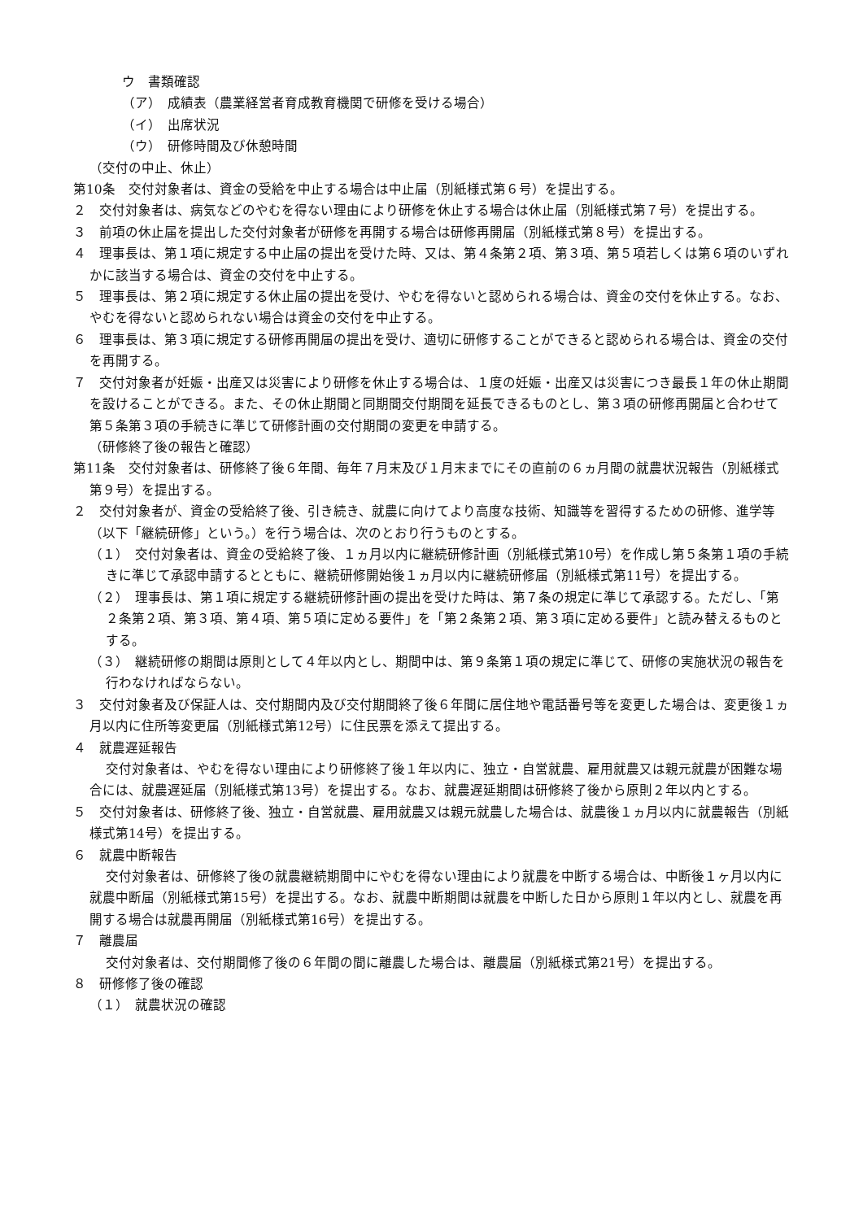ウ　書類確認
（ア）　成績表（農業経営者育成教育機関で研修を受ける場合）
（イ）　出席状況
（ウ）　研修時間及び休憩時間
（交付の中止、休止）
第10条　交付対象者は、資金の受給を中止する場合は中止届（別紙様式第６号）を提出する。
２　交付対象者は、病気などのやむを得ない理由により研修を休止する場合は休止届（別紙様式第７号）を提出する。
３　前項の休止届を提出した交付対象者が研修を再開する場合は研修再開届（別紙様式第８号）を提出する。
４　理事長は、第１項に規定する中止届の提出を受けた時、又は、第４条第２項、第３項、第５項若しくは第６項のいずれかに該当する場合は、資金の交付を中止する。
５　理事長は、第２項に規定する休止届の提出を受け、やむを得ないと認められる場合は、資金の交付を休止する。なお、やむを得ないと認められない場合は資金の交付を中止する。
６　理事長は、第３項に規定する研修再開届の提出を受け、適切に研修することができると認められる場合は、資金の交付を再開する。
７　交付対象者が妊娠・出産又は災害により研修を休止する場合は、１度の妊娠・出産又は災害につき最長１年の休止期間を設けることができる。また、その休止期間と同期間交付期間を延長できるものとし、第３項の研修再開届と合わせて第５条第３項の手続きに準じて研修計画の交付期間の変更を申請する。
（研修終了後の報告と確認）
第11条　交付対象者は、研修終了後６年間、毎年７月末及び１月末までにその直前の６ヵ月間の就農状況報告（別紙様式第９号）を提出する。
２　交付対象者が、資金の受給終了後、引き続き、就農に向けてより高度な技術、知識等を習得するための研修、進学等（以下「継続研修」という。）を行う場合は、次のとおり行うものとする。
（１）　交付対象者は、資金の受給終了後、１ヵ月以内に継続研修計画（別紙様式第10号）を作成し第５条第１項の手続きに準じて承認申請するとともに、継続研修開始後１ヵ月以内に継続研修届（別紙様式第11号）を提出する。
（２）　理事長は、第１項に規定する継続研修計画の提出を受けた時は、第７条の規定に準じて承認する。ただし、「第２条第２項、第３項、第４項、第５項に定める要件」を「第２条第２項、第３項に定める要件」と読み替えるものとする。
（３）　継続研修の期間は原則として４年以内とし、期間中は、第９条第１項の規定に準じて、研修の実施状況の報告を行わなければならない。
３　交付対象者及び保証人は、交付期間内及び交付期間終了後６年間に居住地や電話番号等を変更した場合は、変更後１ヵ月以内に住所等変更届（別紙様式第12号）に住民票を添えて提出する。
４　就農遅延報告
交付対象者は、やむを得ない理由により研修終了後１年以内に、独立・自営就農、雇用就農又は親元就農が困難な場合には、就農遅延届（別紙様式第13号）を提出する。なお、就農遅延期間は研修終了後から原則２年以内とする。
５　交付対象者は、研修終了後、独立・自営就農、雇用就農又は親元就農した場合は、就農後１ヵ月以内に就農報告（別紙様式第14号）を提出する。
６　就農中断報告
交付対象者は、研修終了後の就農継続期間中にやむを得ない理由により就農を中断する場合は、中断後１ヶ月以内に就農中断届（別紙様式第15号）を提出する。なお、就農中断期間は就農を中断した日から原則１年以内とし、就農を再開する場合は就農再開届（別紙様式第16号）を提出する。
７　離農届
交付対象者は、交付期間修了後の６年間の間に離農した場合は、離農届（別紙様式第21号）を提出する。
８　研修修了後の確認
（１）　就農状況の確認